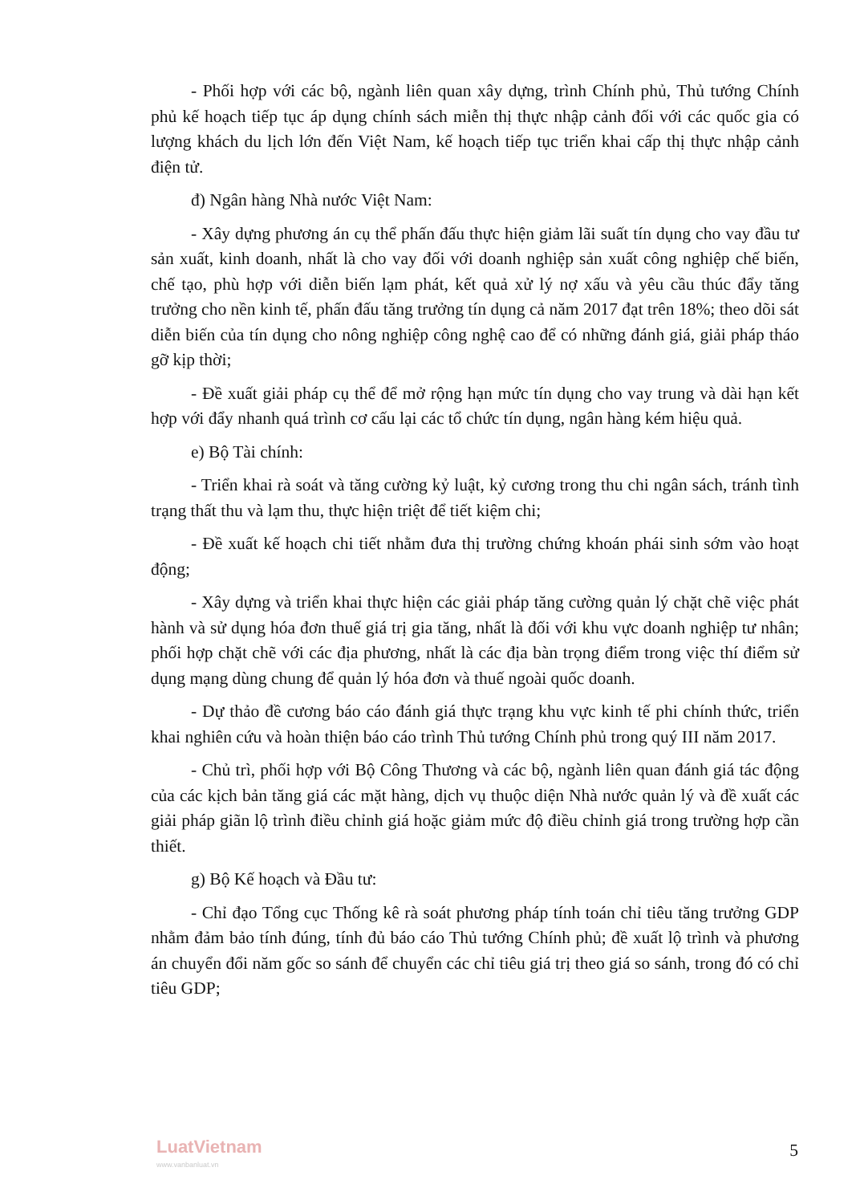- Phối hợp với các bộ, ngành liên quan xây dựng, trình Chính phủ, Thủ tướng Chính phủ kế hoạch tiếp tục áp dụng chính sách miễn thị thực nhập cảnh đối với các quốc gia có lượng khách du lịch lớn đến Việt Nam, kế hoạch tiếp tục triển khai cấp thị thực nhập cảnh điện tử.
đ) Ngân hàng Nhà nước Việt Nam:
- Xây dựng phương án cụ thể phấn đấu thực hiện giảm lãi suất tín dụng cho vay đầu tư sản xuất, kinh doanh, nhất là cho vay đối với doanh nghiệp sản xuất công nghiệp chế biến, chế tạo, phù hợp với diễn biến lạm phát, kết quả xử lý nợ xấu và yêu cầu thúc đẩy tăng trưởng cho nền kinh tế, phấn đấu tăng trưởng tín dụng cả năm 2017 đạt trên 18%; theo dõi sát diễn biến của tín dụng cho nông nghiệp công nghệ cao để có những đánh giá, giải pháp tháo gỡ kịp thời;
- Đề xuất giải pháp cụ thể để mở rộng hạn mức tín dụng cho vay trung và dài hạn kết hợp với đẩy nhanh quá trình cơ cấu lại các tổ chức tín dụng, ngân hàng kém hiệu quả.
e) Bộ Tài chính:
- Triển khai rà soát và tăng cường kỷ luật, kỷ cương trong thu chi ngân sách, tránh tình trạng thất thu và lạm thu, thực hiện triệt để tiết kiệm chi;
- Đề xuất kế hoạch chi tiết nhằm đưa thị trường chứng khoán phái sinh sớm vào hoạt động;
- Xây dựng và triển khai thực hiện các giải pháp tăng cường quản lý chặt chẽ việc phát hành và sử dụng hóa đơn thuế giá trị gia tăng, nhất là đối với khu vực doanh nghiệp tư nhân; phối hợp chặt chẽ với các địa phương, nhất là các địa bàn trọng điểm trong việc thí điểm sử dụng mạng dùng chung để quản lý hóa đơn và thuế ngoài quốc doanh.
- Dự thảo đề cương báo cáo đánh giá thực trạng khu vực kinh tế phi chính thức, triển khai nghiên cứu và hoàn thiện báo cáo trình Thủ tướng Chính phủ trong quý III năm 2017.
- Chủ trì, phối hợp với Bộ Công Thương và các bộ, ngành liên quan đánh giá tác động của các kịch bản tăng giá các mặt hàng, dịch vụ thuộc diện Nhà nước quản lý và đề xuất các giải pháp giãn lộ trình điều chỉnh giá hoặc giảm mức độ điều chỉnh giá trong trường hợp cần thiết.
g) Bộ Kế hoạch và Đầu tư:
- Chỉ đạo Tổng cục Thống kê rà soát phương pháp tính toán chỉ tiêu tăng trưởng GDP nhằm đảm bảo tính đúng, tính đủ báo cáo Thủ tướng Chính phủ; đề xuất lộ trình và phương án chuyển đổi năm gốc so sánh để chuyển các chỉ tiêu giá trị theo giá so sánh, trong đó có chỉ tiêu GDP;
LuatVietnam
www.vanbanluat.vn
5